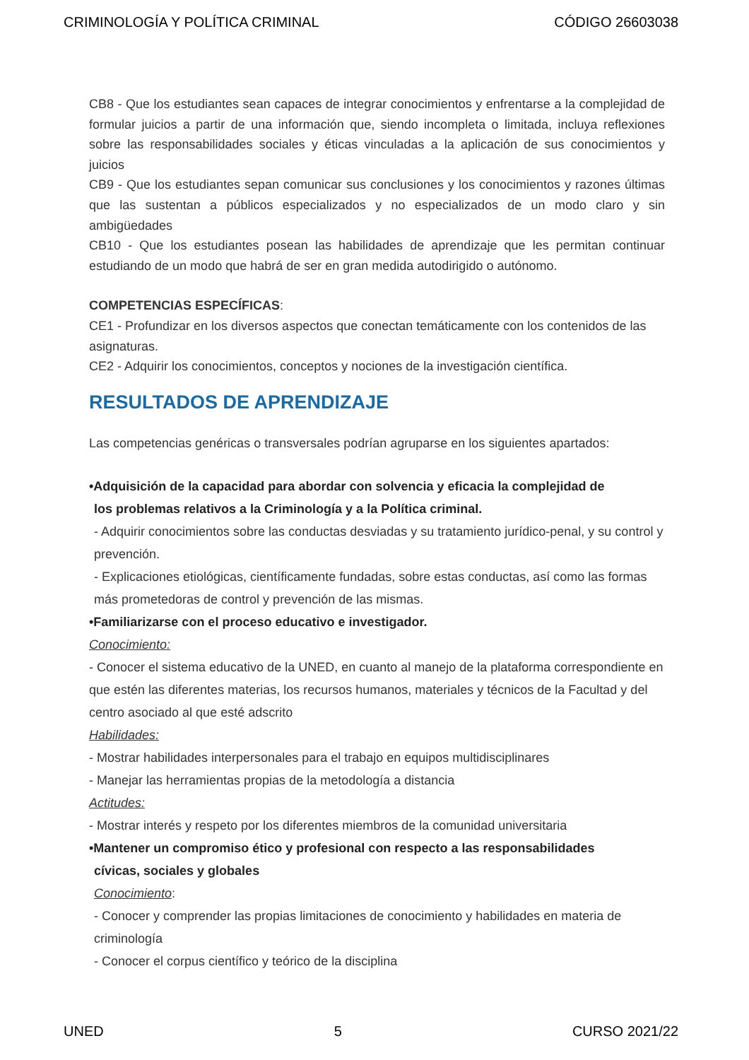CRIMINOLOGÍA Y POLÍTICA CRIMINAL CÓDIGO 26603038
CB8 - Que los estudiantes sean capaces de integrar conocimientos y enfrentarse a la complejidad de formular juicios a partir de una información que, siendo incompleta o limitada, incluya reflexiones sobre las responsabilidades sociales y éticas vinculadas a la aplicación de sus conocimientos y juicios
CB9 - Que los estudiantes sepan comunicar sus conclusiones y los conocimientos y razones últimas que las sustentan a públicos especializados y no especializados de un modo claro y sin ambigüedades
CB10 - Que los estudiantes posean las habilidades de aprendizaje que les permitan continuar estudiando de un modo que habrá de ser en gran medida autodirigido o autónomo.
COMPETENCIAS ESPECÍFICAS:
CE1 - Profundizar en los diversos aspectos que conectan temáticamente con los contenidos de las asignaturas.
CE2 - Adquirir los conocimientos, conceptos y nociones de la investigación científica.
RESULTADOS DE APRENDIZAJE
Las competencias genéricas o transversales podrían agruparse en los siguientes apartados:
•Adquisición de la capacidad para abordar con solvencia y eficacia la complejidad de
los problemas relativos a la Criminología y a la Política criminal.
- Adquirir conocimientos sobre las conductas desviadas y su tratamiento jurídico-penal, y su control y prevención.
- Explicaciones etiológicas, científicamente fundadas, sobre estas conductas, así como las formas más prometedoras de control y prevención de las mismas.
•Familiarizarse con el proceso educativo e investigador.
Conocimiento:
- Conocer el sistema educativo de la UNED, en cuanto al manejo de la plataforma correspondiente en que estén las diferentes materias, los recursos humanos, materiales y técnicos de la Facultad y del centro asociado al que esté adscrito
Habilidades:
- Mostrar habilidades interpersonales para el trabajo en equipos multidisciplinares
- Manejar las herramientas propias de la metodología a distancia
Actitudes:
- Mostrar interés y respeto por los diferentes miembros de la comunidad universitaria
•Mantener un compromiso ético y profesional con respecto a las responsabilidades
cívicas, sociales y globales
Conocimiento:
- Conocer y comprender las propias limitaciones de conocimiento y habilidades en materia de criminología
- Conocer el corpus científico y teórico de la disciplina
UNED 5 CURSO 2021/22